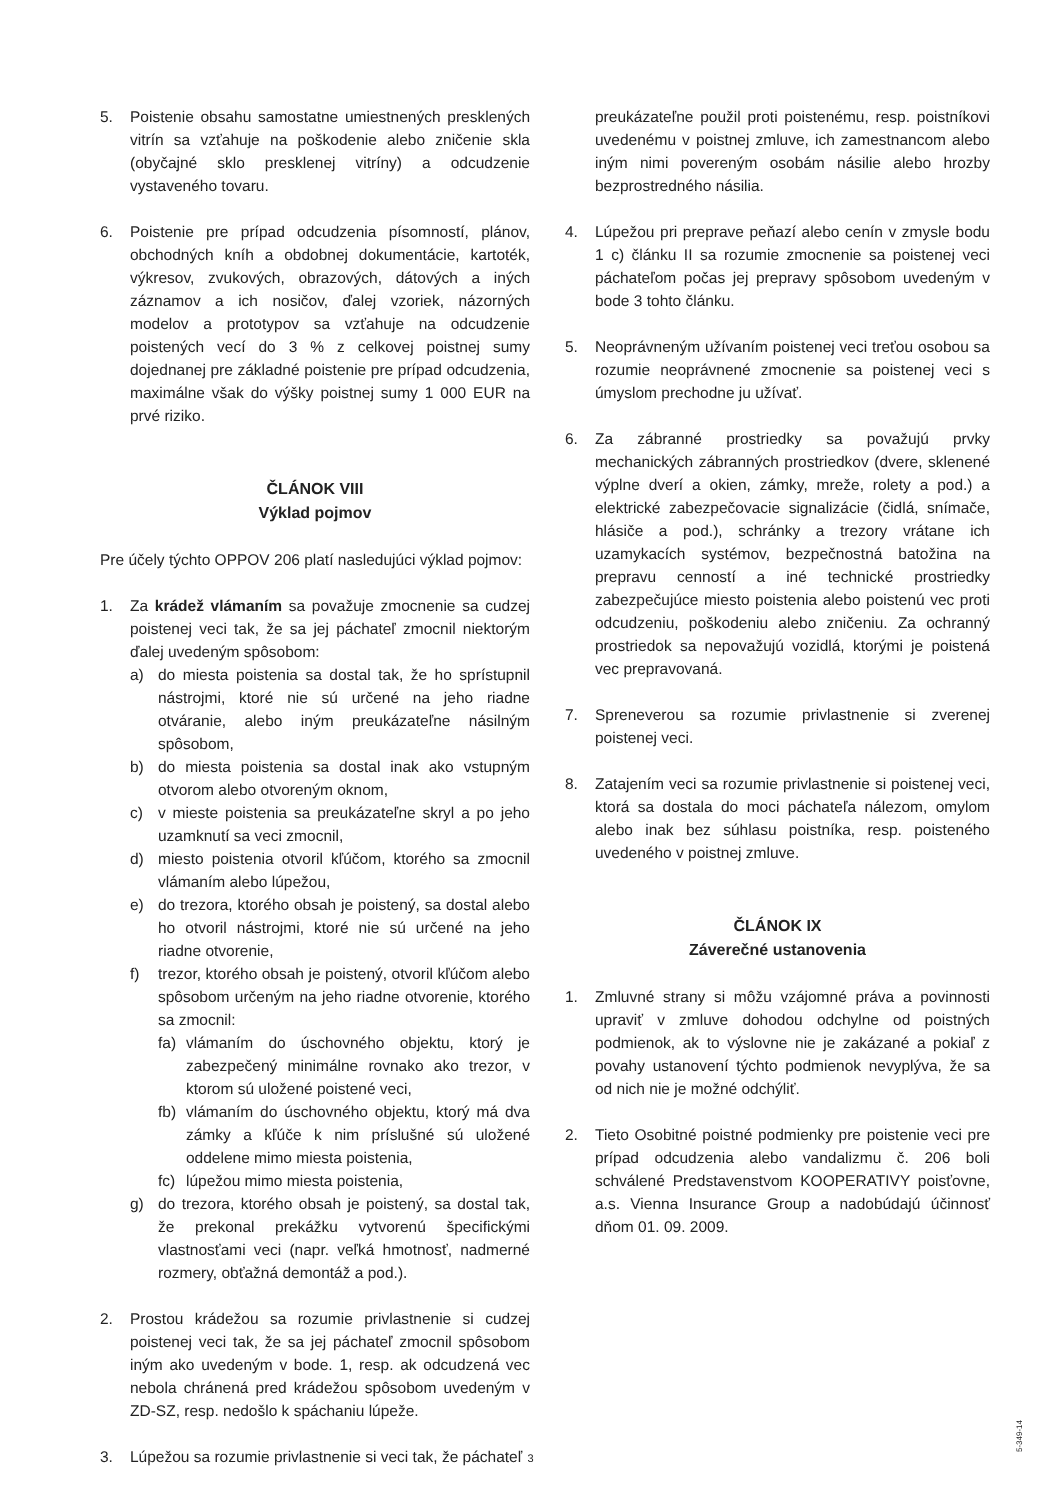5. Poistenie obsahu samostatne umiestnených presklených vitrín sa vzťahuje na poškodenie alebo zničenie skla (obyčajné sklo presklenej vitríny) a odcudzenie vystaveného tovaru.
6. Poistenie pre prípad odcudzenia písomností, plánov, obchodných kníh a obdobnej dokumentácie, kartoték, výkresov, zvukových, obrazových, dátových a iných záznamov a ich nosičov, ďalej vzoriek, názorných modelov a prototypov sa vzťahuje na odcudzenie poistených vecí do 3 % z celkovej poistnej sumy dojednanej pre základné poistenie pre prípad odcudzenia, maximálne však do výšky poistnej sumy 1 000 EUR na prvé riziko.
ČLÁNOK VIII
Výklad pojmov
Pre účely týchto OPPOV 206 platí nasledujúci výklad pojmov:
1. Za krádež vlámaním sa považuje zmocnenie sa cudzej poistenej veci tak, že sa jej páchateľ zmocnil niektorým ďalej uvedeným spôsobom:
a) do miesta poistenia sa dostal tak, že ho sprístupnil nástrojmi, ktoré nie sú určené na jeho riadne otváranie, alebo iným preukázateľne násilným spôsobom,
b) do miesta poistenia sa dostal inak ako vstupným otvorom alebo otvoreným oknom,
c) v mieste poistenia sa preukázateľne skryl a po jeho uzamknutí sa veci zmocnil,
d) miesto poistenia otvoril kľúčom, ktorého sa zmocnil vlámaním alebo lúpežou,
e) do trezora, ktorého obsah je poistený, sa dostal alebo ho otvoril nástrojmi, ktoré nie sú určené na jeho riadne otvorenie,
f) trezor, ktorého obsah je poistený, otvoril kľúčom alebo spôsobom určeným na jeho riadne otvorenie, ktorého sa zmocnil:
fa) vlámaním do úschovného objektu, ktorý je zabezpečený minimálne rovnako ako trezor, v ktorom sú uložené poistené veci,
fb) vlámaním do úschovného objektu, ktorý má dva zámky a kľúče k nim príslušné sú uložené oddelene mimo miesta poistenia,
fc) lúpežou mimo miesta poistenia,
g) do trezora, ktorého obsah je poistený, sa dostal tak, že prekonal prekážku vytvorenú špecifickými vlastnosťami veci (napr. veľká hmotnosť, nadmerné rozmery, obťažná demontáž a pod.).
2. Prostou krádežou sa rozumie privlastnenie si cudzej poistenej veci tak, že sa jej páchateľ zmocnil spôsobom iným ako uvedeným v bode. 1, resp. ak odcudzená vec nebola chránená pred krádežou spôsobom uvedeným v ZD-SZ, resp. nedošlo k spáchaniu lúpeže.
3. Lúpežou sa rozumie privlastnenie si veci tak, že páchateľ
preukázateľne použil proti poistenému, resp. poistníkovi uvedenému v poistnej zmluve, ich zamestnancom alebo iným nimi povereným osobám násilie alebo hrozby bezprostredného násilia.
4. Lúpežou pri preprave peňazí alebo cenín v zmysle bodu 1 c) článku II sa rozumie zmocnenie sa poistenej veci páchateľom počas jej prepravy spôsobom uvedeným v bode 3 tohto článku.
5. Neoprávneným užívaním poistenej veci treťou osobou sa rozumie neoprávnené zmocnenie sa poistenej veci s úmyslom prechodne ju užívať.
6. Za zábranné prostriedky sa považujú prvky mechanických zábranných prostriedkov (dvere, sklenené výplne dverí a okien, zámky, mreže, rolety a pod.) a elektrické zabezpečovacie signalizácie (čidlá, snímače, hlásiče a pod.), schránky a trezory vrátane ich uzamykacích systémov, bezpečnostná batožina na prepravu cenností a iné technické prostriedky zabezpečujúce miesto poistenia alebo poistenú vec proti odcudzeniu, poškodeniu alebo zničeniu. Za ochranný prostriedok sa nepovažujú vozidlá, ktorými je poistená vec prepravovaná.
7. Spreneverou sa rozumie privlastnenie si zverenej poistenej veci.
8. Zatajením veci sa rozumie privlastnenie si poistenej veci, ktorá sa dostala do moci páchateľa nálezom, omylom alebo inak bez súhlasu poistníka, resp. poisteného uvedeného v poistnej zmluve.
ČLÁNOK IX
Záverečné ustanovenia
1. Zmluvné strany si môžu vzájomné práva a povinnosti upraviť v zmluve dohodou odchylne od poistných podmienok, ak to výslovne nie je zakázané a pokiaľ z povahy ustanovení týchto podmienok nevyplýva, že sa od nich nie je možné odchýliť.
2. Tieto Osobitné poistné podmienky pre poistenie veci pre prípad odcudzenia alebo vandalizmu č. 206 boli schválené Predstavenstvom KOOPERATIVY poisťovne, a.s. Vienna Insurance Group a nadobúdajú účinnosť dňom 01. 09. 2009.
3
5-349-14